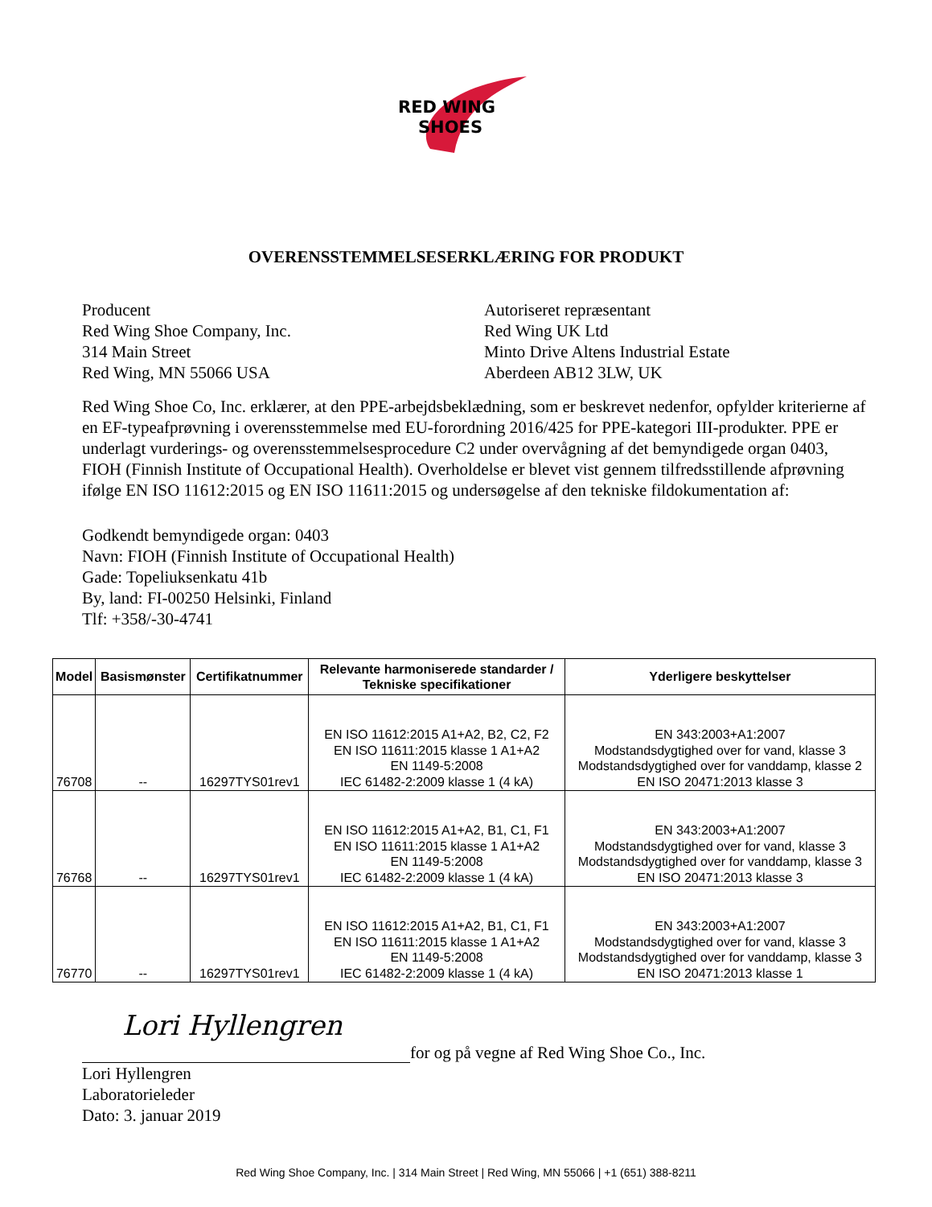RED WING
SHOES
OVERENSSTEMMELSESERKLÆRING FOR PRODUKT
Producent
Red Wing Shoe Company, Inc.
314 Main Street
Red Wing, MN 55066 USA
Autoriseret repræsentant
Red Wing UK Ltd
Minto Drive Altens Industrial Estate
Aberdeen AB12 3LW, UK
Red Wing Shoe Co, Inc. erklærer, at den PPE-arbejdsbeklædning, som er beskrevet nedenfor, opfylder kriterierne af en EF-typeafprøvning i overensstemmelse med EU-forordning 2016/425 for PPE-kategori III-produkter. PPE er underlagt vurderings- og overensstemmelsesprocedure C2 under overvågning af det bemyndigede organ 0403, FIOH (Finnish Institute of Occupational Health). Overholdelse er blevet vist gennem tilfredsstillende afprøvning ifølge EN ISO 11612:2015 og EN ISO 11611:2015 og undersøgelse af den tekniske fildokumentation af:
Godkendt bemyndigede organ: 0403
Navn: FIOH (Finnish Institute of Occupational Health)
Gade: Topeliuksenkatu 41b
By, land: FI-00250 Helsinki, Finland
Tlf: +358/-30-4741
| Model | Basismønster | Certifikatnummer | Relevante harmoniserede standarder / Tekniske specifikationer | Yderligere beskyttelser |
| --- | --- | --- | --- | --- |
| 76708 | -- | 16297TYS01rev1 | EN ISO 11612:2015 A1+A2, B2, C2, F2 EN ISO 11611:2015 klasse 1 A1+A2 EN 1149-5:2008 IEC 61482-2:2009 klasse 1 (4 kA) | EN 343:2003+A1:2007 Modstandsdygtighed over for vand, klasse 3 Modstandsdygtighed over for vanddamp, klasse 2 EN ISO 20471:2013 klasse 3 |
| 76768 | -- | 16297TYS01rev1 | EN ISO 11612:2015 A1+A2, B1, C1, F1 EN ISO 11611:2015 klasse 1 A1+A2 EN 1149-5:2008 IEC 61482-2:2009 klasse 1 (4 kA) | EN 343:2003+A1:2007 Modstandsdygtighed over for vand, klasse 3 Modstandsdygtighed over for vanddamp, klasse 3 EN ISO 20471:2013 klasse 3 |
| 76770 | -- | 16297TYS01rev1 | EN ISO 11612:2015 A1+A2, B1, C1, F1 EN ISO 11611:2015 klasse 1 A1+A2 EN 1149-5:2008 IEC 61482-2:2009 klasse 1 (4 kA) | EN 343:2003+A1:2007 Modstandsdygtighed over for vand, klasse 3 Modstandsdygtighed over for vanddamp, klasse 3 EN ISO 20471:2013 klasse 1 |
Lori Hyllengren
for og på vegne af Red Wing Shoe Co., Inc.
Lori Hyllengren
Laboratorieleder
Dato: 3. januar 2019
Red Wing Shoe Company, Inc. | 314 Main Street | Red Wing, MN 55066 | +1 (651) 388-8211